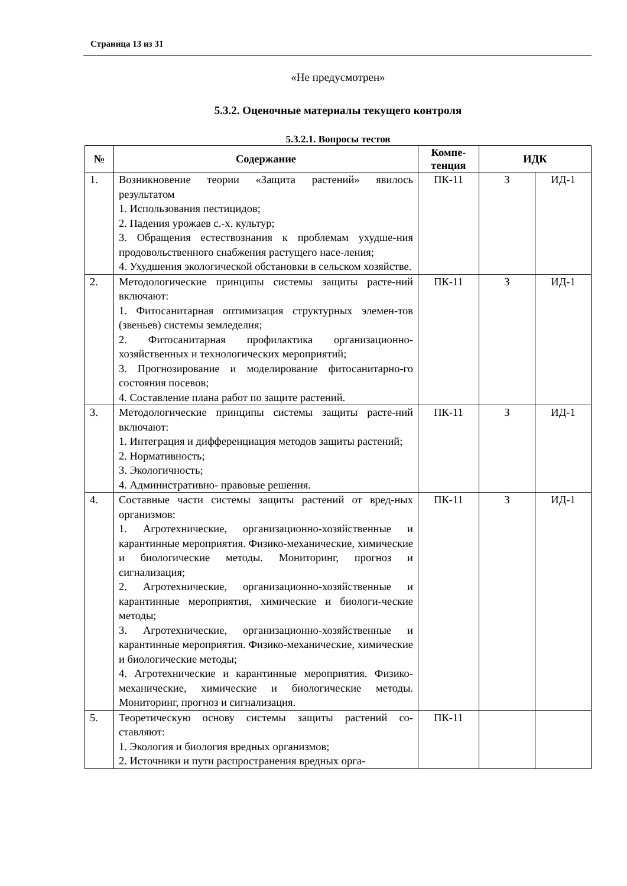Страница 13 из 31
«Не предусмотрен»
5.3.2. Оценочные материалы текущего контроля
5.3.2.1. Вопросы тестов
| № | Содержание | Компе- тенция | ИДК | |
| --- | --- | --- | --- | --- |
| 1. | Возникновение теории «Защита растений» явилось результатом 1. Использования пестицидов; 2. Падения урожаев с.-х. культур; 3. Обращения естествознания к проблемам ухудше-ния продовольственного снабжения растущего насе-ления; 4. Ухудшения экологической обстановки в сельском хозяйстве. | ПК-11 | З | ИД-1 |
| 2. | Методологические принципы системы защиты расте-ний включают: 1. Фитосанитарная оптимизация структурных элемен-тов (звеньев) системы земледелия; 2. Фитосанитарная профилактика организационно-хозяйственных и технологических мероприятий; 3. Прогнозирование и моделирование фитосанитарно-го состояния посевов; 4. Составление плана работ по защите растений. | ПК-11 | З | ИД-1 |
| 3. | Методологические принципы системы защиты расте-ний включают: 1. Интеграция и дифференциация методов защиты растений; 2. Нормативность; 3. Экологичность; 4. Административно- правовые решения. | ПК-11 | З | ИД-1 |
| 4. | Составные части системы защиты растений от вред-ных организмов: 1. Агротехнические, организационно-хозяйственные и карантинные мероприятия. Физико-механические, химические и биологические методы. Мониторинг, прогноз и сигнализация; 2. Агротехнические, организационно-хозяйственные и карантинные мероприятия, химические и биологи-ческие методы; 3. Агротехнические, организационно-хозяйственные и карантинные мероприятия. Физико-механические, химические и биологические методы; 4. Агротехнические и карантинные мероприятия. Физико-механические, химические и биологические методы. Мониторинг, прогноз и сигнализация. | ПК-11 | З | ИД-1 |
| 5. | Теоретическую основу системы защиты растений со-ставляют: 1. Экология и биология вредных организмов; 2. Источники и пути распространения вредных орга- | ПК-11 | | |